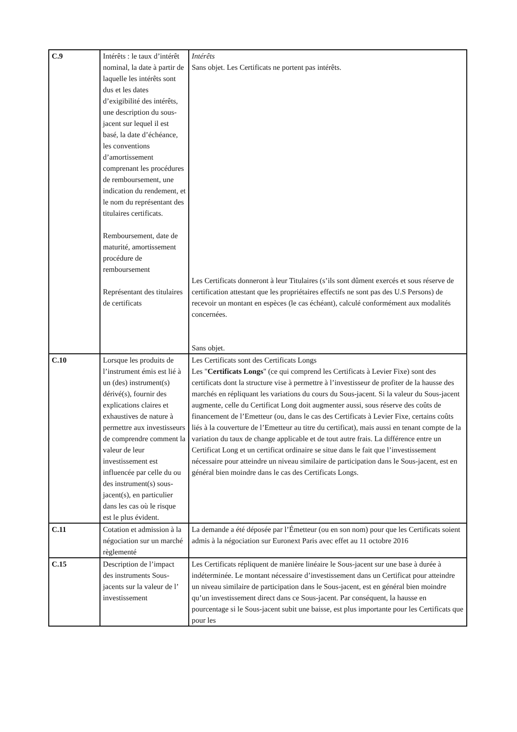| C.9 | Intérêts : le taux d’intérêt nominal, la date à partir de laquelle les intérêts sont dus et les dates d’exigibilité des intérêts, une description du sous-jacent sur lequel il est basé, la date d’échéance, les conventions d’amortissement comprenant les procédures de remboursement, une indication du rendement, et le nom du représentant des titulaires certificats. Remboursement, date de maturité, amortissement procédure de remboursement Représentant des titulaires de certificats | Intérêts Sans objet. Les Certificats ne portent pas intérêts. Les Certificats donneront à leur Titulaires (s’ils sont dûment exercés et sous réserve de certification attestant que les propriétaires effectifs ne sont pas des U.S Persons) de recevoir un montant en espèces (le cas échéant), calculé conformément aux modalités concernées. Sans objet. |
| C.10 | Lorsque les produits de l’instrument émis est lié à un (des) instrument(s) dérivé(s), fournir des explications claires et exhaustives de nature à permettre aux investisseurs de comprendre comment la valeur de leur investissement est influencée par celle du ou des instrument(s) sous-jacent(s), en particulier dans les cas où le risque est le plus évident. | Les Certificats sont des Certificats Longs Les " Certificats Longs " (ce qui comprend les Certificats à Levier Fixe) sont des certificats dont la structure vise à permettre à l’investisseur de profiter de la hausse des marchés en répliquant les variations du cours du Sous-jacent. Si la valeur du Sous-jacent augmente, celle du Certificat Long doit augmenter aussi, sous réserve des coûts de financement de l’Emetteur (ou, dans le cas des Certificats à Levier Fixe, certains coûts liés à la couverture de l’Emetteur au titre du certificat), mais aussi en tenant compte de la variation du taux de change applicable et de tout autre frais. La différence entre un Certificat Long et un certificat ordinaire se situe dans le fait que l’investissement nécessaire pour atteindre un niveau similaire de participation dans le Sous-jacent, est en général bien moindre dans le cas des Certificats Longs. |
| C.11 | Cotation et admission à la négociation sur un marché règlementé | La demande a été déposée par l’Émetteur (ou en son nom) pour que les Certificats soient admis à la négociation sur Euronext Paris avec effet au 11 octobre 2016 |
| C.15 | Description de l’impact des instruments Sous-jacents sur la valeur de l’ investissement | Les Certificats répliquent de manière linéaire le Sous-jacent sur une base à durée à indéterminée. Le montant nécessaire d’investissement dans un Certificat pour atteindre un niveau similaire de participation dans le Sous-jacent, est en général bien moindre qu’un investissement direct dans ce Sous-jacent. Par conséquent, la hausse en pourcentage si le Sous-jacent subit une baisse, est plus importante pour les Certificats que pour les |